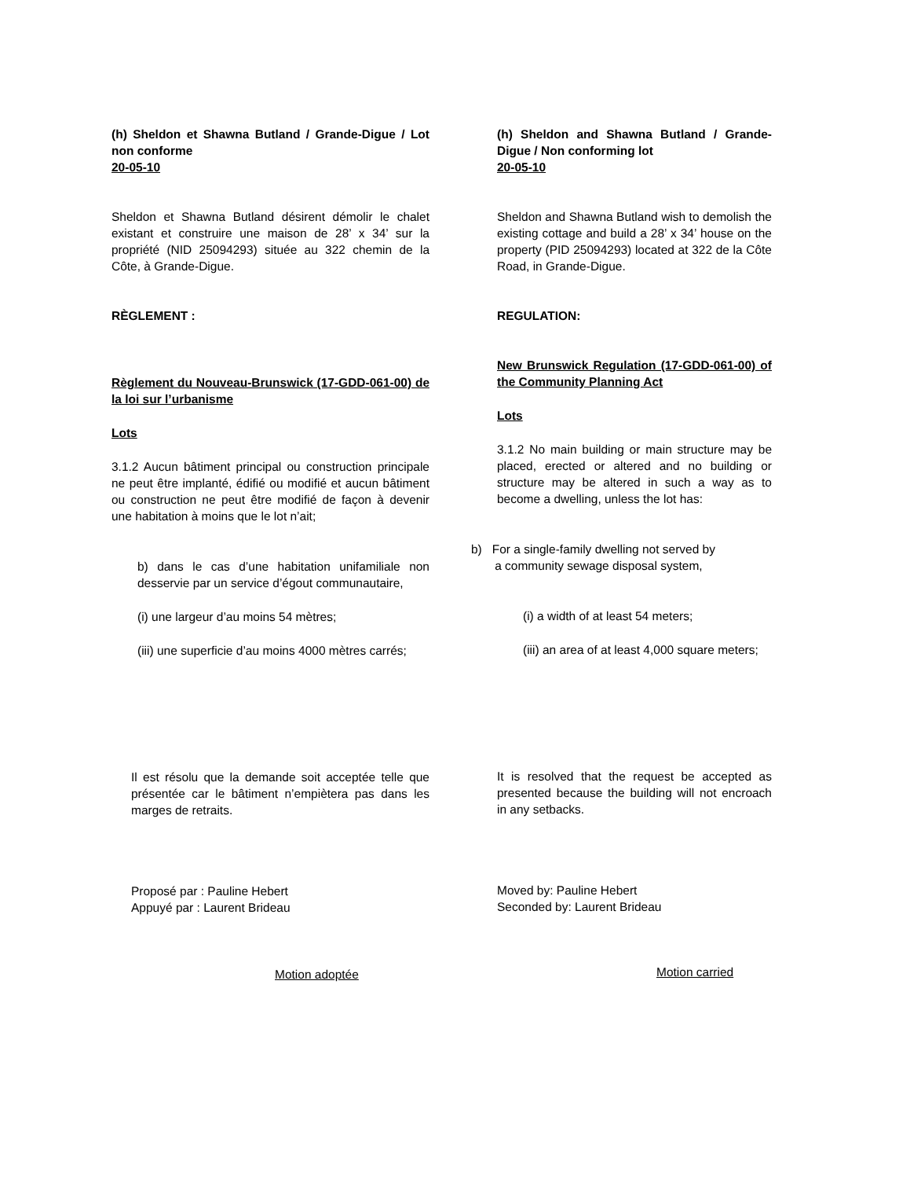(h) Sheldon et Shawna Butland / Grande-Digue / Lot non conforme
20-05-10
Sheldon et Shawna Butland désirent démolir le chalet existant et construire une maison de 28’ x 34’ sur la propriété (NID 25094293) située au 322 chemin de la Côte, à Grande-Digue.
RÈGLEMENT :
Règlement du Nouveau-Brunswick (17-GDD-061-00) de la loi sur l’urbanisme
Lots
3.1.2 Aucun bâtiment principal ou construction principale ne peut être implanté, édifié ou modifié et aucun bâtiment ou construction ne peut être modifié de façon à devenir une habitation à moins que le lot n’ait;
b) dans le cas d’une habitation unifamiliale non desservie par un service d’égout communautaire,
(i) une largeur d’au moins 54 mètres;
(iii) une superficie d’au moins 4000 mètres carrés;
Il est résolu que la demande soit acceptée telle que présentée car le bâtiment n’empiètera pas dans les marges de retraits.
Proposé par : Pauline Hebert
Appuyé par : Laurent Brideau
Motion adoptée
(h) Sheldon and Shawna Butland / Grande-Digue / Non conforming lot
20-05-10
Sheldon and Shawna Butland wish to demolish the existing cottage and build a 28’ x 34’ house on the property (PID 25094293) located at 322 de la Côte Road, in Grande-Digue.
REGULATION:
New Brunswick Regulation (17-GDD-061-00) of the Community Planning Act
Lots
3.1.2 No main building or main structure may be placed, erected or altered and no building or structure may be altered in such a way as to become a dwelling, unless the lot has:
b) For a single-family dwelling not served by
a community sewage disposal system,
(i) a width of at least 54 meters;
(iii) an area of at least 4,000 square meters;
It is resolved that the request be accepted as presented because the building will not encroach in any setbacks.
Moved by: Pauline Hebert
Seconded by: Laurent Brideau
Motion carried